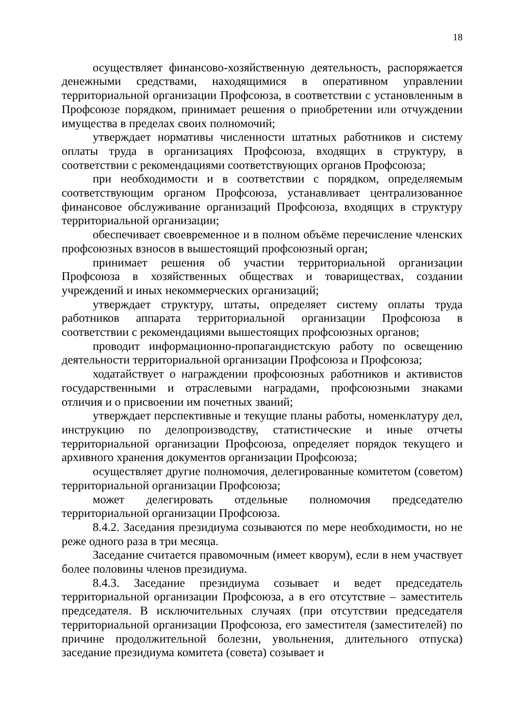18
осуществляет финансово-хозяйственную деятельность, распоряжается денежными средствами, находящимися в оперативном управлении территориальной организации Профсоюза, в соответствии с установленным в Профсоюзе порядком, принимает решения о приобретении или отчуждении имущества в пределах своих полномочий;
утверждает нормативы численности штатных работников и систему оплаты труда в организациях Профсоюза, входящих в структуру, в соответствии с рекомендациями соответствующих органов Профсоюза;
при необходимости и в соответствии с порядком, определяемым соответствующим органом Профсоюза, устанавливает централизованное финансовое обслуживание организаций Профсоюза, входящих в структуру территориальной организации;
обеспечивает своевременное и в полном объёме перечисление членских профсоюзных взносов в вышестоящий профсоюзный орган;
принимает решения об участии территориальной организации Профсоюза в хозяйственных обществах и товариществах, создании учреждений и иных некоммерческих организаций;
утверждает структуру, штаты, определяет систему оплаты труда работников аппарата территориальной организации Профсоюза в соответствии с рекомендациями вышестоящих профсоюзных органов;
проводит информационно-пропагандистскую работу по освещению деятельности территориальной организации Профсоюза и Профсоюза;
ходатайствует о награждении профсоюзных работников и активистов государственными и отраслевыми наградами, профсоюзными знаками отличия и о присвоении им почетных званий;
утверждает перспективные и текущие планы работы, номенклатуру дел, инструкцию по делопроизводству, статистические и иные отчеты территориальной организации Профсоюза, определяет порядок текущего и архивного хранения документов организации Профсоюза;
осуществляет другие полномочия, делегированные комитетом (советом) территориальной организации Профсоюза;
может делегировать отдельные полномочия председателю территориальной организации Профсоюза.
8.4.2. Заседания президиума созываются по мере необходимости, но не реже одного раза в три месяца.
Заседание считается правомочным (имеет кворум), если в нем участвует более половины членов президиума.
8.4.3. Заседание президиума созывает и ведет председатель территориальной организации Профсоюза, а в его отсутствие – заместитель председателя. В исключительных случаях (при отсутствии председателя территориальной организации Профсоюза, его заместителя (заместителей) по причине продолжительной болезни, увольнения, длительного отпуска) заседание президиума комитета (совета) созывает и